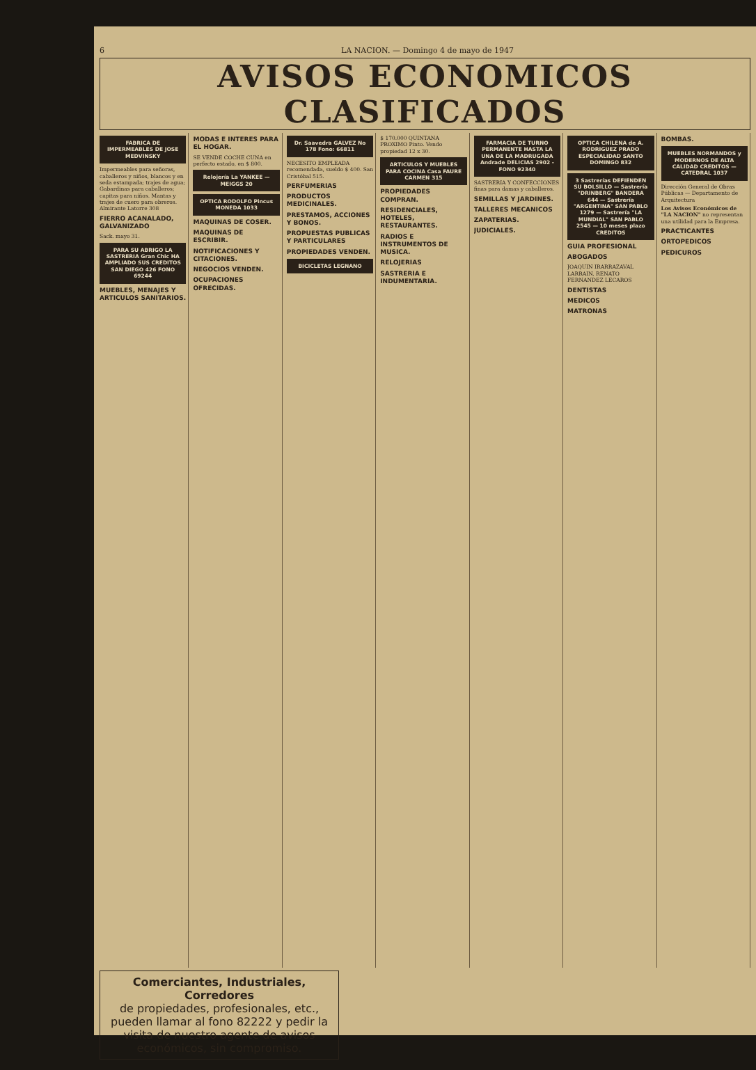6 LA NACION. — Domingo 4 de mayo de 1947
AVISOS ECONOMICOS CLASIFICADOS
FABRICA DE IMPERMEABLES DE JOSE MEDVINSKY
Impermeables para señoras, caballeros y niños, blancos y en seda estampada; trajes de agua; Gabardinas para caballeros; capitas para niños. Mantas y trajes de cuero para obreros. Almirante Latorre 308
FIERRO ACANALADO, GALVANIZADO
Sack. mayo 31.
PARA SU ABRIGO LA SASTRERIA Gran Chic HA AMPLIADO SUS CREDITOS SAN DIEGO 426 FONO 69244
MUEBLES, MENAJES Y ARTICULOS SANITARIOS.
MODAS E INTERES PARA EL HOGAR.
SE VENDE COCHE CUNA en perfecto estado, en $ 800.
Relojería La YANKEE — MEIGGS 20
OPTICA RODOLFO Pincus MONEDA 1033
MAQUINAS DE COSER.
MAQUINAS DE ESCRIBIR.
NOTIFICACIONES Y CITACIONES.
NEGOCIOS VENDEN.
OCUPACIONES OFRECIDAS.
Dr. Saavedra GALVEZ No 178 Fono: 66811
NECESITO EMPLEADA recomendada, sueldo $ 400. San Cristóbal 515.
PERFUMERIAS
PRODUCTOS MEDICINALES.
PRESTAMOS, ACCIONES Y BONOS.
PROPUESTAS PUBLICAS Y PARTICULARES
PROPIEDADES VENDEN.
BICICLETAS LEGNANO
$ 170.000 QUINTANA PROXIMO Pinto. Vendo propiedad 12 x 30.
ARTICULOS Y MUEBLES PARA COCINA Casa FAURE CARMEN 315
PROPIEDADES COMPRAN.
RESIDENCIALES, HOTELES, RESTAURANTES.
RADIOS E INSTRUMENTOS DE MUSICA.
RELOJERIAS
SASTRERIA E INDUMENTARIA.
FARMACIA DE TURNO PERMANENTE HASTA LA UNA DE LA MADRUGADA Andrade DELICIAS 2902 - FONO 92340
SASTRERIA Y CONFECCIONES finas para damas y caballeros.
SEMILLAS Y JARDINES.
TALLERES MECANICOS
ZAPATERIAS.
JUDICIALES.
OPTICA CHILENA de A. RODRIGUEZ PRADO ESPECIALIDAD SANTO DOMINGO 832
3 Sastrerías DEFIENDEN SU BOLSILLO — Sastrería "DRINBERG" BANDERA 644 — Sastrería "ARGENTINA" SAN PABLO 1279 — Sastrería "LA MUNDIAL" SAN PABLO 2545 — 10 meses plazo CREDITOS
GUIA PROFESIONAL
ABOGADOS
JOAQUIN IRARRAZAVAL LARRAIN, RENATO FERNANDEZ LECAROS
DENTISTAS
MEDICOS
MATRONAS
BOMBAS.
MUEBLES NORMANDOS y MODERNOS DE ALTA CALIDAD CREDITOS — CATEDRAL 1037
Dirección General de Obras Públicas — Departamento de Arquitectura
Los Avisos Económicos de "LA NACION" no representan una utilidad para la Empresa.
PRACTICANTES
ORTOPEDICOS
PEDICUROS
Comerciantes, Industriales, Corredores
de propiedades, profesionales, etc., pueden llamar al fono 82222 y pedir la visita de nuestro agente de avisos económicos, sin compromiso.